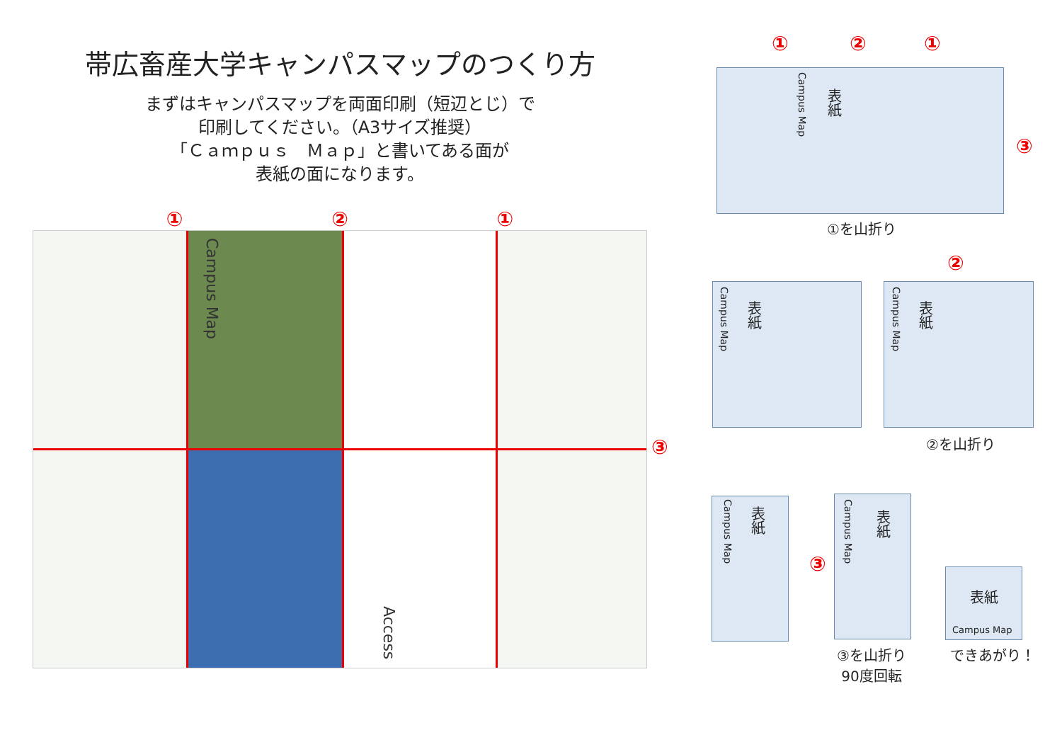帯広畜産大学キャンパスマップのつくり方
まずはキャンパスマップを両面印刷（短辺とじ）で
印刷してください。（A3サイズ推奨）
「Ｃａｍｐｕｓ　Ｍａｐ」と書いてある面が
表紙の面になります。
① ② ①
Campus Map
Access
③
① ② ①
③
Campus Map
表紙
①を山折り
②
Campus Map
表紙
Campus Map
表紙
②を山折り
Campus Map
表紙
③
Campus Map
表紙
表紙
Campus Map
③を山折り
90度回転
できあがり！